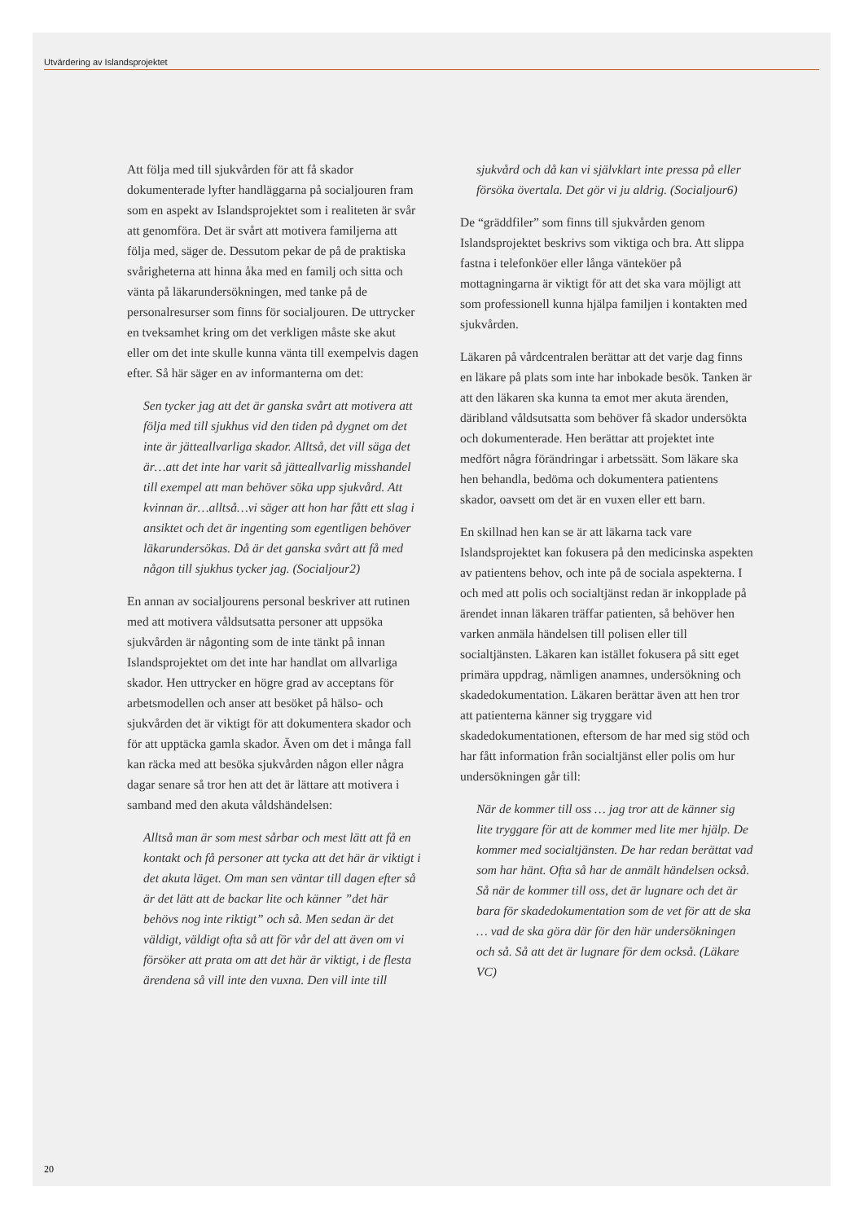Utvärdering av Islandsprojektet
Att följa med till sjukvården för att få skador dokumenterade lyfter handläggarna på socialjouren fram som en aspekt av Islandsprojektet som i realiteten är svår att genomföra. Det är svårt att motivera familjerna att följa med, säger de. Dessutom pekar de på de praktiska svårigheterna att hinna åka med en familj och sitta och vänta på läkarundersökningen, med tanke på de personalresurser som finns för socialjouren. De uttrycker en tveksamhet kring om det verkligen måste ske akut eller om det inte skulle kunna vänta till exempelvis dagen efter. Så här säger en av informanterna om det:
Sen tycker jag att det är ganska svårt att motivera att följa med till sjukhus vid den tiden på dygnet om det inte är jätteallvarliga skador. Alltså, det vill säga det är…att det inte har varit så jätteallvarlig misshandel till exempel att man behöver söka upp sjukvård. Att kvinnan är…alltså…vi säger att hon har fått ett slag i ansiktet och det är ingenting som egentligen behöver läkarundersökas. Då är det ganska svårt att få med någon till sjukhus tycker jag. (Socialjour2)
En annan av socialjourens personal beskriver att rutinen med att motivera våldsutsatta personer att uppsöka sjukvården är någonting som de inte tänkt på innan Islandsprojektet om det inte har handlat om allvarliga skador. Hen uttrycker en högre grad av acceptans för arbetsmodellen och anser att besöket på hälso- och sjukvården det är viktigt för att dokumentera skador och för att upptäcka gamla skador. Även om det i många fall kan räcka med att besöka sjukvården någon eller några dagar senare så tror hen att det är lättare att motivera i samband med den akuta våldshändelsen:
Alltså man är som mest sårbar och mest lätt att få en kontakt och få personer att tycka att det här är viktigt i det akuta läget. Om man sen väntar till dagen efter så är det lätt att de backar lite och känner ”det här behövs nog inte riktigt” och så. Men sedan är det väldigt, väldigt ofta så att för vår del att även om vi försöker att prata om att det här är viktigt, i de flesta ärendena så vill inte den vuxna. Den vill inte till
sjukvård och då kan vi självklart inte pressa på eller försöka övertala. Det gör vi ju aldrig. (Socialjour6)
De “gräddfiler” som finns till sjukvården genom Islandsprojektet beskrivs som viktiga och bra. Att slippa fastna i telefonköer eller långa vänteköer på mottagningarna är viktigt för att det ska vara möjligt att som professionell kunna hjälpa familjen i kontakten med sjukvården.
Läkaren på vårdcentralen berättar att det varje dag finns en läkare på plats som inte har inbokade besök. Tanken är att den läkaren ska kunna ta emot mer akuta ärenden, däribland våldsutsatta som behöver få skador undersökta och dokumenterade. Hen berättar att projektet inte medfört några förändringar i arbetssätt. Som läkare ska hen behandla, bedöma och dokumentera patientens skador, oavsett om det är en vuxen eller ett barn.
En skillnad hen kan se är att läkarna tack vare Islandsprojektet kan fokusera på den medicinska aspekten av patientens behov, och inte på de sociala aspekterna. I och med att polis och socialtjänst redan är inkopplade på ärendet innan läkaren träffar patienten, så behöver hen varken anmäla händelsen till polisen eller till socialtjänsten. Läkaren kan istället fokusera på sitt eget primära uppdrag, nämligen anamnes, undersökning och skadedokumentation. Läkaren berättar även att hen tror att patienterna känner sig tryggare vid skadedokumentationen, eftersom de har med sig stöd och har fått information från socialtjänst eller polis om hur undersökningen går till:
När de kommer till oss … jag tror att de känner sig lite tryggare för att de kommer med lite mer hjälp. De kommer med socialtjänsten. De har redan berättat vad som har hänt. Ofta så har de anmält händelsen också. Så när de kommer till oss, det är lugnare och det är bara för skadedokumentation som de vet för att de ska … vad de ska göra där för den här undersökningen och så. Så att det är lugnare för dem också. (Läkare VC)
20